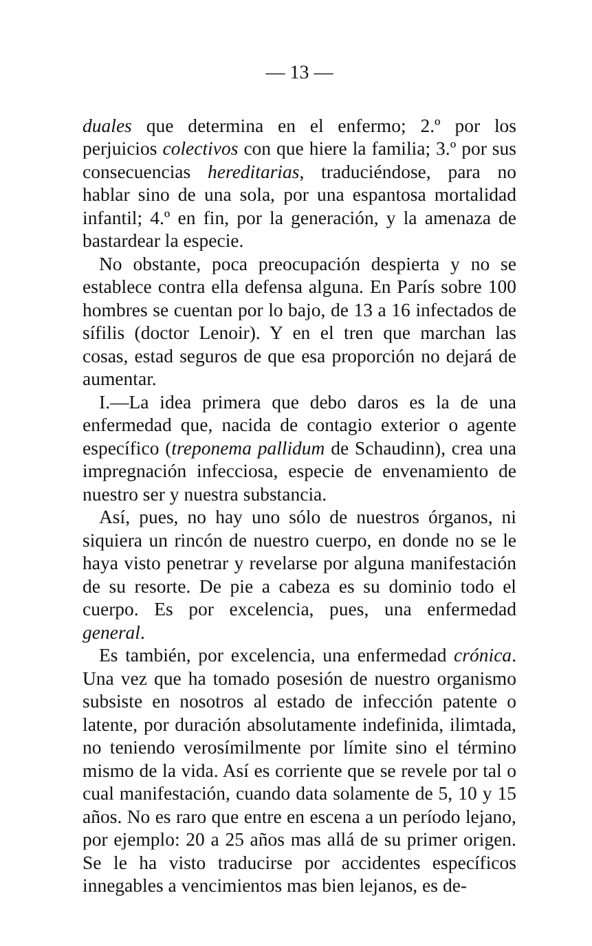— 13 —
duales que determina en el enfermo; 2.º por los perjuicios colectivos con que hiere la familia; 3.º por sus consecuencias hereditarias, traduciéndose, para no hablar sino de una sola, por una espantosa mortalidad infantil; 4.º en fin, por la generación, y la amenaza de bastardear la especie.
No obstante, poca preocupación despierta y no se establece contra ella defensa alguna. En París sobre 100 hombres se cuentan por lo bajo, de 13 a 16 infectados de sífilis (doctor Lenoir). Y en el tren que marchan las cosas, estad seguros de que esa proporción no dejará de aumentar.
I.—La idea primera que debo daros es la de una enfermedad que, nacida de contagio exterior o agente específico (treponema pallidum de Schaudinn), crea una impregnación infecciosa, especie de envenamiento de nuestro ser y nuestra substancia.
Así, pues, no hay uno sólo de nuestros órganos, ni siquiera un rincón de nuestro cuerpo, en donde no se le haya visto penetrar y revelarse por alguna manifestación de su resorte. De pie a cabeza es su dominio todo el cuerpo. Es por excelencia, pues, una enfermedad general.
Es también, por excelencia, una enfermedad crónica. Una vez que ha tomado posesión de nuestro organismo subsiste en nosotros al estado de infección patente o latente, por duración absolutamente indefinida, ilimtada, no teniendo verosímilmente por límite sino el término mismo de la vida. Así es corriente que se revele por tal o cual manifestación, cuando data solamente de 5, 10 y 15 años. No es raro que entre en escena a un período lejano, por ejemplo: 20 a 25 años mas allá de su primer origen. Se le ha visto traducirse por accidentes específicos innegables a vencimientos mas bien lejanos, es de-